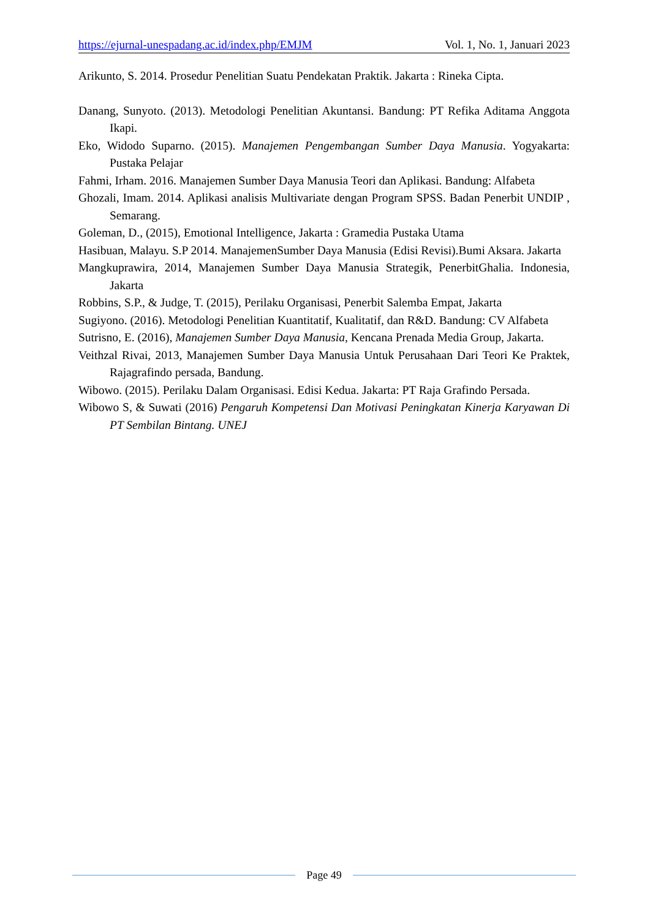https://ejurnal-unespadang.ac.id/index.php/EMJM Vol. 1, No. 1, Januari 2023
Arikunto, S. 2014. Prosedur Penelitian Suatu Pendekatan Praktik. Jakarta : Rineka Cipta.
Danang, Sunyoto. (2013). Metodologi Penelitian Akuntansi. Bandung: PT Refika Aditama Anggota Ikapi.
Eko, Widodo Suparno. (2015). Manajemen Pengembangan Sumber Daya Manusia. Yogyakarta: Pustaka Pelajar
Fahmi, Irham. 2016. Manajemen Sumber Daya Manusia Teori dan Aplikasi. Bandung: Alfabeta
Ghozali, Imam. 2014. Aplikasi analisis Multivariate dengan Program SPSS. Badan Penerbit UNDIP , Semarang.
Goleman, D., (2015), Emotional Intelligence, Jakarta : Gramedia Pustaka Utama
Hasibuan, Malayu. S.P 2014. ManajemenSumber Daya Manusia (Edisi Revisi).Bumi Aksara. Jakarta
Mangkuprawira, 2014, Manajemen Sumber Daya Manusia Strategik, PenerbitGhalia. Indonesia, Jakarta
Robbins, S.P., & Judge, T. (2015), Perilaku Organisasi, Penerbit Salemba Empat, Jakarta
Sugiyono. (2016). Metodologi Penelitian Kuantitatif, Kualitatif, dan R&D. Bandung: CV Alfabeta
Sutrisno, E. (2016), Manajemen Sumber Daya Manusia, Kencana Prenada Media Group, Jakarta.
Veithzal Rivai, 2013, Manajemen Sumber Daya Manusia Untuk Perusahaan Dari Teori Ke Praktek, Rajagrafindo persada, Bandung.
Wibowo. (2015). Perilaku Dalam Organisasi. Edisi Kedua. Jakarta: PT Raja Grafindo Persada.
Wibowo S, & Suwati (2016) Pengaruh Kompetensi Dan Motivasi Peningkatan Kinerja Karyawan Di PT Sembilan Bintang. UNEJ
Page 49